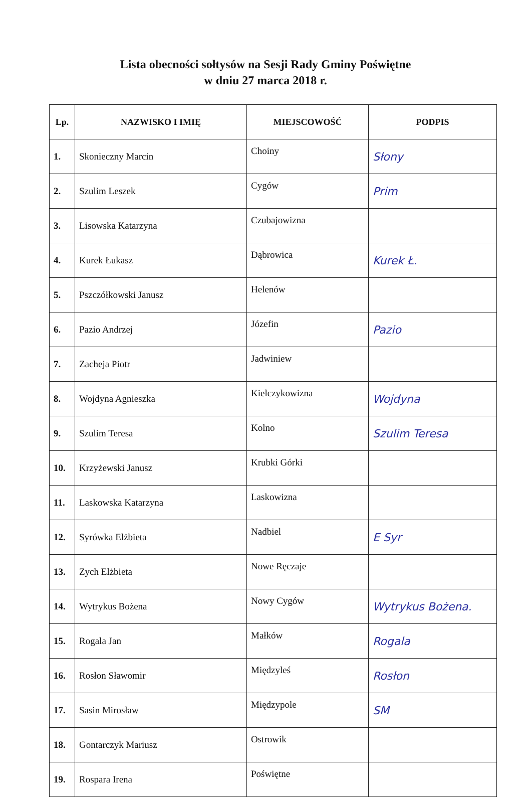Lista obecności sołtysów na Sesji Rady Gminy Poświętne
w dniu 27 marca 2018 r.
| Lp. | NAZWISKO I IMIĘ | MIEJSCOWOŚĆ | PODPIS |
| --- | --- | --- | --- |
| 1. | Skonieczny Marcin | Choiny | Słony |
| 2. | Szulim Leszek | Cygów | Prim |
| 3. | Lisowska Katarzyna | Czubajowizna | |
| 4. | Kurek Łukasz | Dąbrowica | Kurek Ł. |
| 5. | Pszczółkowski Janusz | Helenów | |
| 6. | Pazio Andrzej | Józefin | Pazio |
| 7. | Zacheja Piotr | Jadwiniew | |
| 8. | Wojdyna Agnieszka | Kielczykowizna | Wojdyna |
| 9. | Szulim Teresa | Kolno | Szulim Teresa |
| 10. | Krzyżewski Janusz | Krubki Górki | |
| 11. | Laskowska Katarzyna | Laskowizna | |
| 12. | Syrówka Elżbieta | Nadbiel | E Syr |
| 13. | Zych Elżbieta | Nowe Ręczaje | |
| 14. | Wytrykus Bożena | Nowy Cygów | Wytrykus Bożena. |
| 15. | Rogala Jan | Małków | Rogala |
| 16. | Rosłon Sławomir | Międzyleś | Rosłon |
| 17. | Sasin Mirosław | Międzypole | SM |
| 18. | Gontarczyk Mariusz | Ostrowik | |
| 19. | Rospara Irena | Poświętne | |